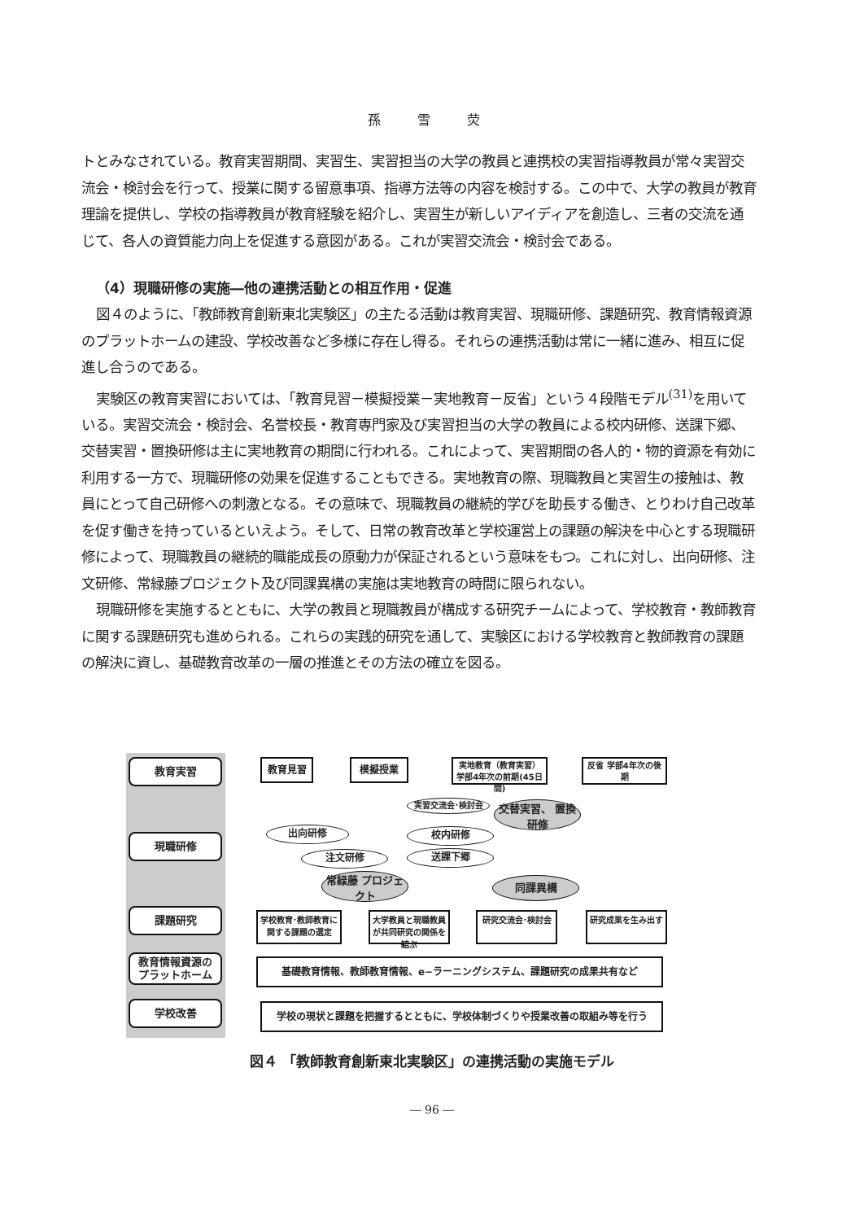孫 雪 荧
トとみなされている。教育実習期間、実習生、実習担当の大学の教員と連携校の実習指導教員が常々実習交流会・検討会を行って、授業に関する留意事項、指導方法等の内容を検討する。この中で、大学の教員が教育理論を提供し、学校の指導教員が教育経験を紹介し、実習生が新しいアイディアを創造し、三者の交流を通じて、各人の資質能力向上を促進する意図がある。これが実習交流会・検討会である。
（4）現職研修の実施―他の連携活動との相互作用・促進
図４のように、「教師教育創新東北実験区」の主たる活動は教育実習、現職研修、課題研究、教育情報資源のプラットホームの建設、学校改善など多様に存在し得る。それらの連携活動は常に一緒に進み、相互に促進し合うのである。
実験区の教育実習においては、「教育見習－模擬授業－実地教育－反省」という４段階モデル<sup>(31)</sup>を用いている。実習交流会・検討会、名誉校長・教育専門家及び実習担当の大学の教員による校内研修、送課下郷、交替実習・置換研修は主に実地教育の期間に行われる。これによって、実習期間の各人的・物的資源を有効に利用する一方で、現職研修の効果を促進することもできる。実地教育の際、現職教員と実習生の接触は、教員にとって自己研修への刺激となる。その意味で、現職教員の継続的学びを助長する働き、とりわけ自己改革を促す働きを持っているといえよう。そして、日常の教育改革と学校運営上の課題の解決を中心とする現職研修によって、現職教員の継続的職能成長の原動力が保証されるという意味をもつ。これに対し、出向研修、注文研修、常緑藤プロジェクト及び同課異構の実施は実地教育の時間に限られない。
現職研修を実施するとともに、大学の教員と現職教員が構成する研究チームによって、学校教育・教師教育に関する課題研究も進められる。これらの実践的研究を通して、実験区における学校教育と教師教育の課題の解決に資し、基礎教育改革の一層の推進とその方法の確立を図る。
教育実習
現職研修
課題研究
教育情報資源の プラットホーム
学校改善
教育見習 模擬授業
実地教育（教育実習） 学部4年次の前期(45日間)
反省 学部4年次の後期
出向研修
注文研修
実習交流会･検討会
交替実習、 置換研修
校内研修
送課下郷
常緑藤 プロジェクト
同課異構
学校教育･教師教育に関する課題の選定
大学教員と現職教員が共同研究の関係を結ぶ
研究交流会･検討会 研究成果を生み出す
基礎教育情報、教師教育情報、e−ラーニングシステム、課題研究の成果共有など
学校の現状と課題を把握するとともに、学校体制づくりや授業改善の取組み等を行う
図４ 「教師教育創新東北実験区」の連携活動の実施モデル
― 96 ―